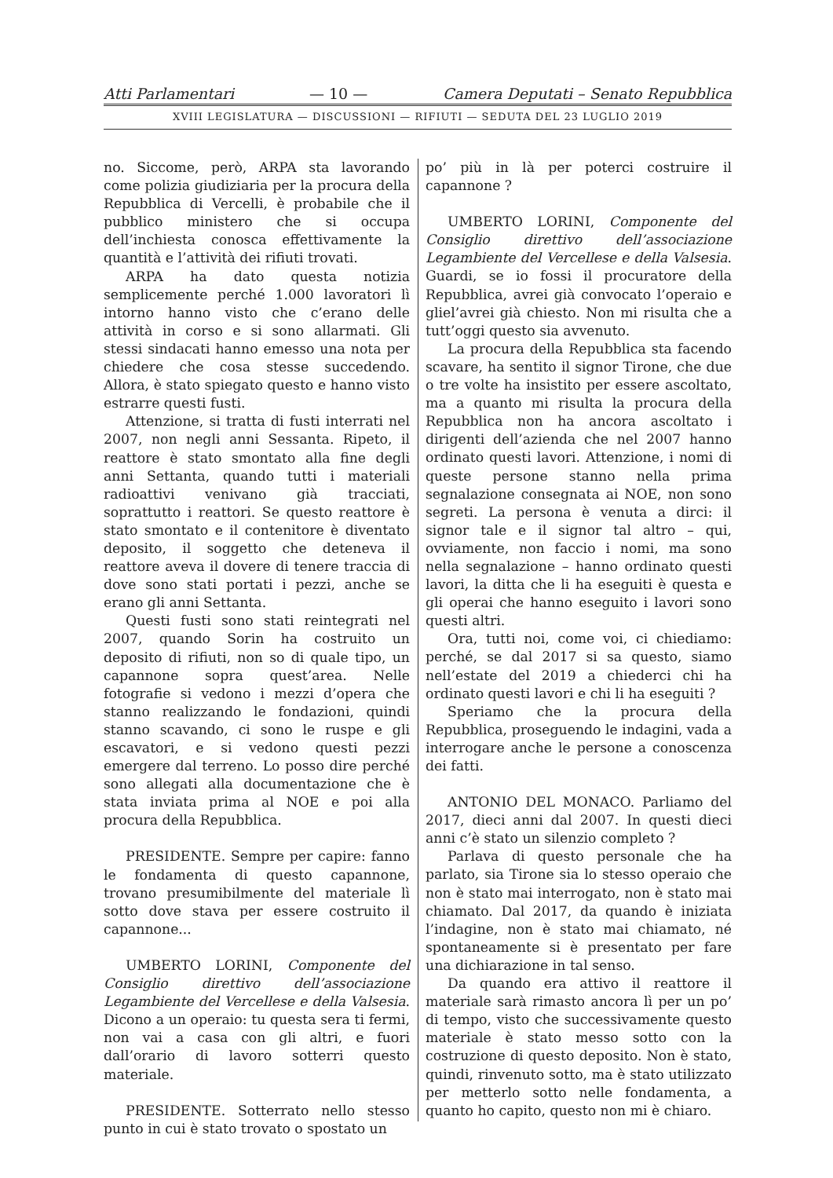Atti Parlamentari — 10 — Camera Deputati – Senato Repubblica
XVIII LEGISLATURA — DISCUSSIONI — RIFIUTI — SEDUTA DEL 23 LUGLIO 2019
no. Siccome, però, ARPA sta lavorando come polizia giudiziaria per la procura della Repubblica di Vercelli, è probabile che il pubblico ministero che si occupa dell’inchiesta conosca effettivamente la quantità e l’attività dei rifiuti trovati.
ARPA ha dato questa notizia semplicemente perché 1.000 lavoratori lì intorno hanno visto che c’erano delle attività in corso e si sono allarmati. Gli stessi sindacati hanno emesso una nota per chiedere che cosa stesse succedendo. Allora, è stato spiegato questo e hanno visto estrarre questi fusti.
Attenzione, si tratta di fusti interrati nel 2007, non negli anni Sessanta. Ripeto, il reattore è stato smontato alla fine degli anni Settanta, quando tutti i materiali radioattivi venivano già tracciati, soprattutto i reattori. Se questo reattore è stato smontato e il contenitore è diventato deposito, il soggetto che deteneva il reattore aveva il dovere di tenere traccia di dove sono stati portati i pezzi, anche se erano gli anni Settanta.
Questi fusti sono stati reintegrati nel 2007, quando Sorin ha costruito un deposito di rifiuti, non so di quale tipo, un capannone sopra quest’area. Nelle fotografie si vedono i mezzi d’opera che stanno realizzando le fondazioni, quindi stanno scavando, ci sono le ruspe e gli escavatori, e si vedono questi pezzi emergere dal terreno. Lo posso dire perché sono allegati alla documentazione che è stata inviata prima al NOE e poi alla procura della Repubblica.
PRESIDENTE. Sempre per capire: fanno le fondamenta di questo capannone, trovano presumibilmente del materiale lì sotto dove stava per essere costruito il capannone...
UMBERTO LORINI, Componente del Consiglio direttivo dell’associazione Legambiente del Vercellese e della Valsesia. Dicono a un operaio: tu questa sera ti fermi, non vai a casa con gli altri, e fuori dall’orario di lavoro sotterri questo materiale.
PRESIDENTE. Sotterrato nello stesso punto in cui è stato trovato o spostato un
po’ più in là per poterci costruire il capannone ?
UMBERTO LORINI, Componente del Consiglio direttivo dell’associazione Legambiente del Vercellese e della Valsesia. Guardi, se io fossi il procuratore della Repubblica, avrei già convocato l’operaio e gliel’avrei già chiesto. Non mi risulta che a tutt’oggi questo sia avvenuto.
La procura della Repubblica sta facendo scavare, ha sentito il signor Tirone, che due o tre volte ha insistito per essere ascoltato, ma a quanto mi risulta la procura della Repubblica non ha ancora ascoltato i dirigenti dell’azienda che nel 2007 hanno ordinato questi lavori. Attenzione, i nomi di queste persone stanno nella prima segnalazione consegnata ai NOE, non sono segreti. La persona è venuta a dirci: il signor tale e il signor tal altro – qui, ovviamente, non faccio i nomi, ma sono nella segnalazione – hanno ordinato questi lavori, la ditta che li ha eseguiti è questa e gli operai che hanno eseguito i lavori sono questi altri.
Ora, tutti noi, come voi, ci chiediamo: perché, se dal 2017 si sa questo, siamo nell’estate del 2019 a chiederci chi ha ordinato questi lavori e chi li ha eseguiti ?
Speriamo che la procura della Repubblica, proseguendo le indagini, vada a interrogare anche le persone a conoscenza dei fatti.
ANTONIO DEL MONACO. Parliamo del 2017, dieci anni dal 2007. In questi dieci anni c’è stato un silenzio completo ?
Parlava di questo personale che ha parlato, sia Tirone sia lo stesso operaio che non è stato mai interrogato, non è stato mai chiamato. Dal 2017, da quando è iniziata l’indagine, non è stato mai chiamato, né spontaneamente si è presentato per fare una dichiarazione in tal senso.
Da quando era attivo il reattore il materiale sarà rimasto ancora lì per un po’ di tempo, visto che successivamente questo materiale è stato messo sotto con la costruzione di questo deposito. Non è stato, quindi, rinvenuto sotto, ma è stato utilizzato per metterlo sotto nelle fondamenta, a quanto ho capito, questo non mi è chiaro.